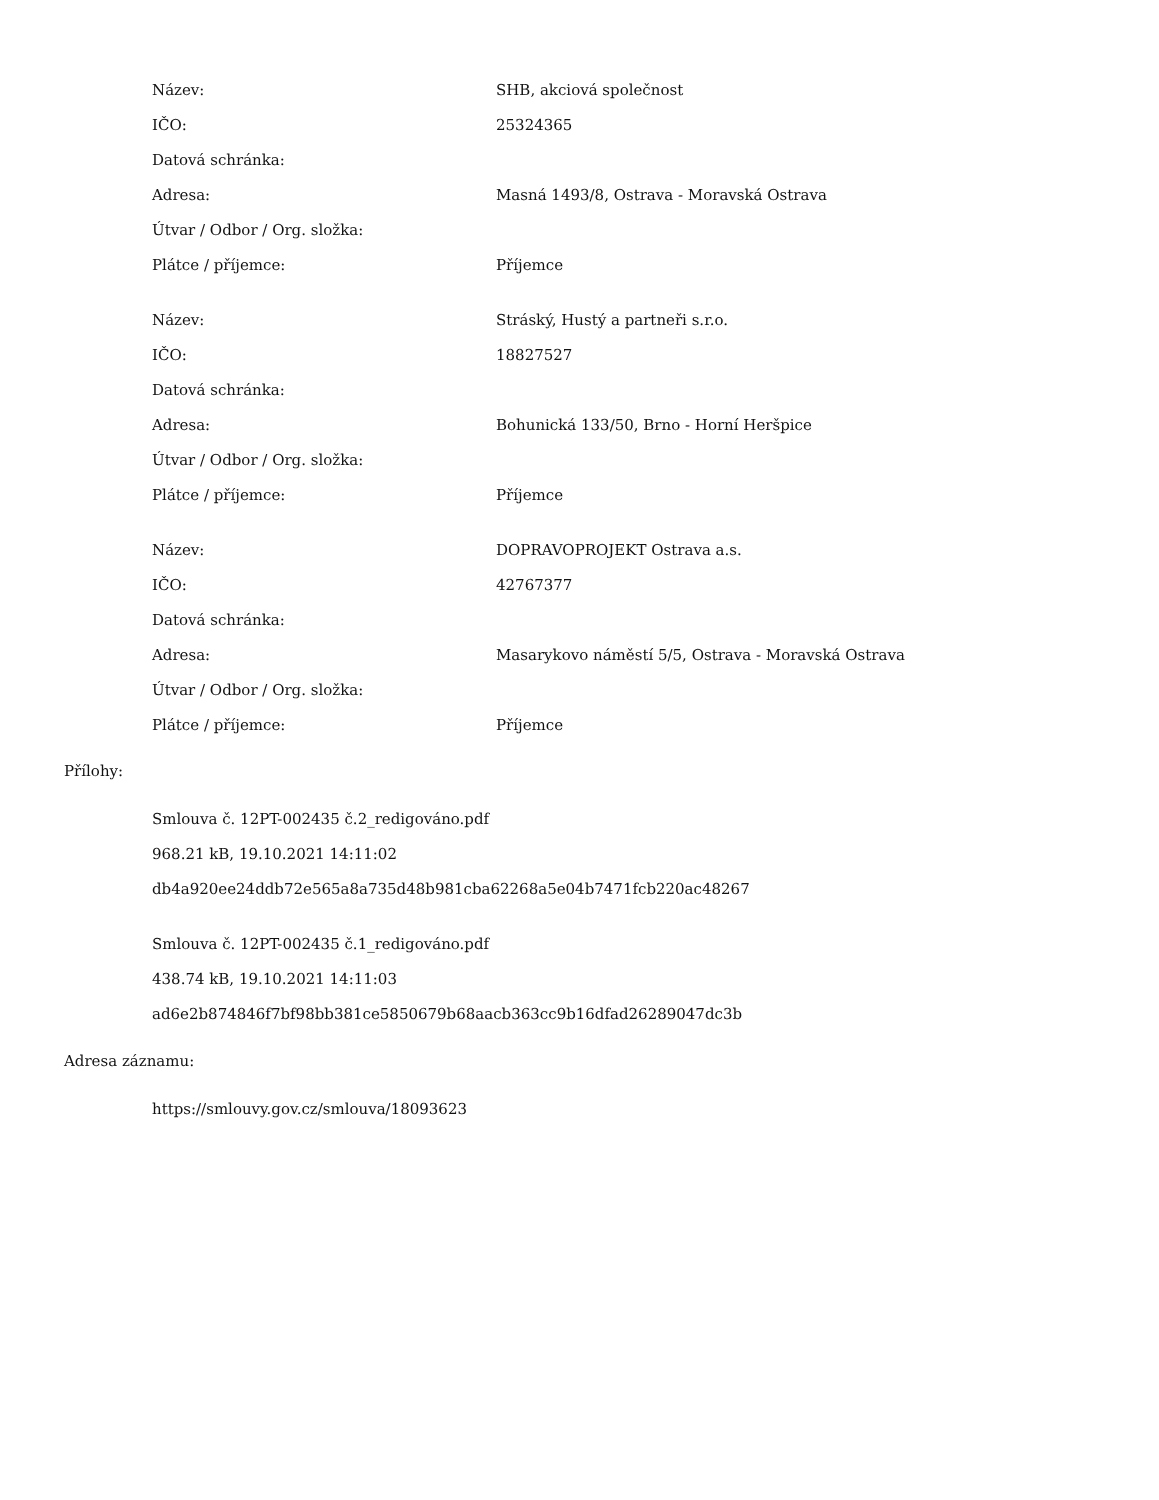| Název: | SHB, akciová společnost |
| IČO: | 25324365 |
| Datová schránka: | |
| Adresa: | Masná 1493/8, Ostrava - Moravská Ostrava |
| Útvar / Odbor / Org. složka: | |
| Plátce / příjemce: | Příjemce |
| Název: | Stráský, Hustý a partneři s.r.o. |
| IČO: | 18827527 |
| Datová schránka: | |
| Adresa: | Bohunická 133/50, Brno - Horní Heršpice |
| Útvar / Odbor / Org. složka: | |
| Plátce / příjemce: | Příjemce |
| Název: | DOPRAVOPROJEKT Ostrava a.s. |
| IČO: | 42767377 |
| Datová schránka: | |
| Adresa: | Masarykovo náměstí 5/5, Ostrava - Moravská Ostrava |
| Útvar / Odbor / Org. složka: | |
| Plátce / příjemce: | Příjemce |
Přílohy:
Smlouva č. 12PT-002435 č.2_redigováno.pdf
968.21 kB, 19.10.2021 14:11:02
db4a920ee24ddb72e565a8a735d48b981cba62268a5e04b7471fcb220ac48267
Smlouva č. 12PT-002435 č.1_redigováno.pdf
438.74 kB, 19.10.2021 14:11:03
ad6e2b874846f7bf98bb381ce5850679b68aacb363cc9b16dfad26289047dc3b
Adresa záznamu:
https://smlouvy.gov.cz/smlouva/18093623